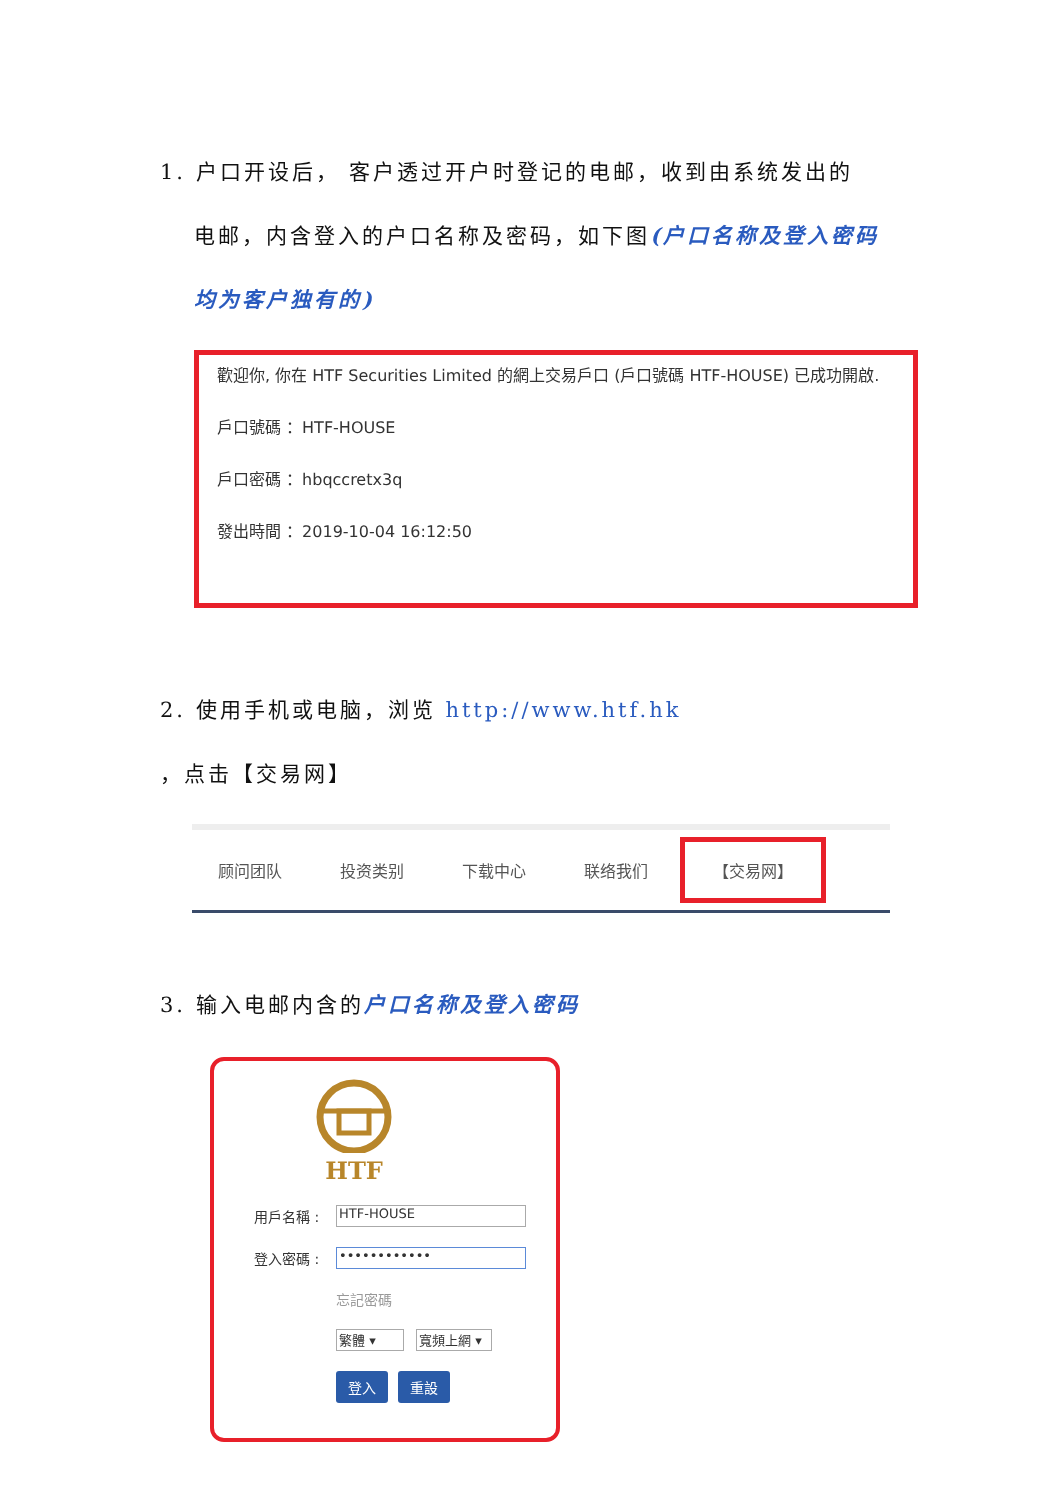1. 户口开设后， 客户透过开户时登记的电邮，收到由系统发出的
电邮，内含登入的户口名称及密码，如下图(户口名称及登入密码均为客户独有的)
歡迎你, 你在 HTF Securities Limited 的網上交易戶口 (戶口號碼 HTF-HOUSE) 已成功開啟.
戶口號碼 ：HTF-HOUSE
戶口密碼 ：hbqccretx3q
發出時間 ：2019-10-04 16:12:50
2. 使用手机或电脑，浏览 http://www.htf.hk ，点击【交易网】
顾问团队 投资类别 下载中心 联络我们 【交易网】
3. 输入电邮内含的户口名称及登入密码
HTF
用戶名稱 :
HTF-HOUSE
登入密碼 :
••••••••••••
忘記密碼
繁體 ▾ 寬頻上網 ▾
登入 重設